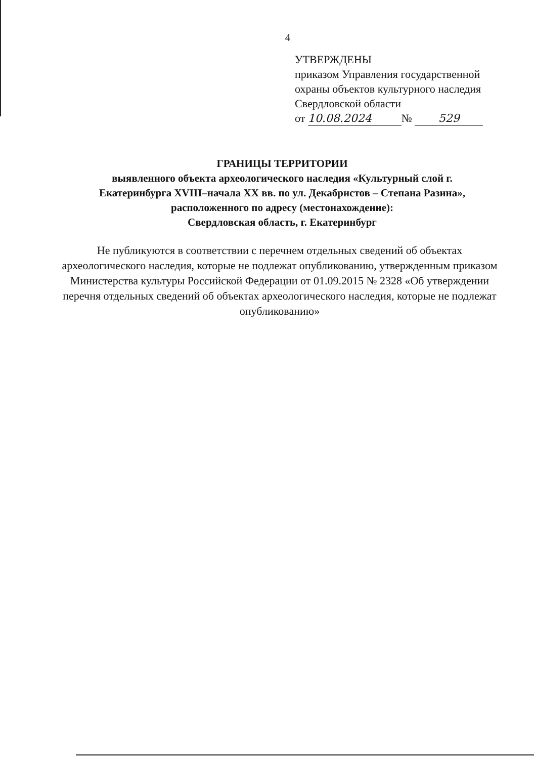4
УТВЕРЖДЕНЫ
приказом Управления государственной
охраны объектов культурного наследия
Свердловской области
от 10.08.2024 № 529
ГРАНИЦЫ ТЕРРИТОРИИ
выявленного объекта археологического наследия «Культурный слой г. Екатеринбурга XVIII–начала XX вв. по ул. Декабристов – Степана Разина», расположенного по адресу (местонахождение):
Свердловская область, г. Екатеринбург
Не публикуются в соответствии с перечнем отдельных сведений об объектах археологического наследия, которые не подлежат опубликованию, утвержденным приказом Министерства культуры Российской Федерации от 01.09.2015 № 2328 «Об утверждении перечня отдельных сведений об объектах археологического наследия, которые не подлежат опубликованию»